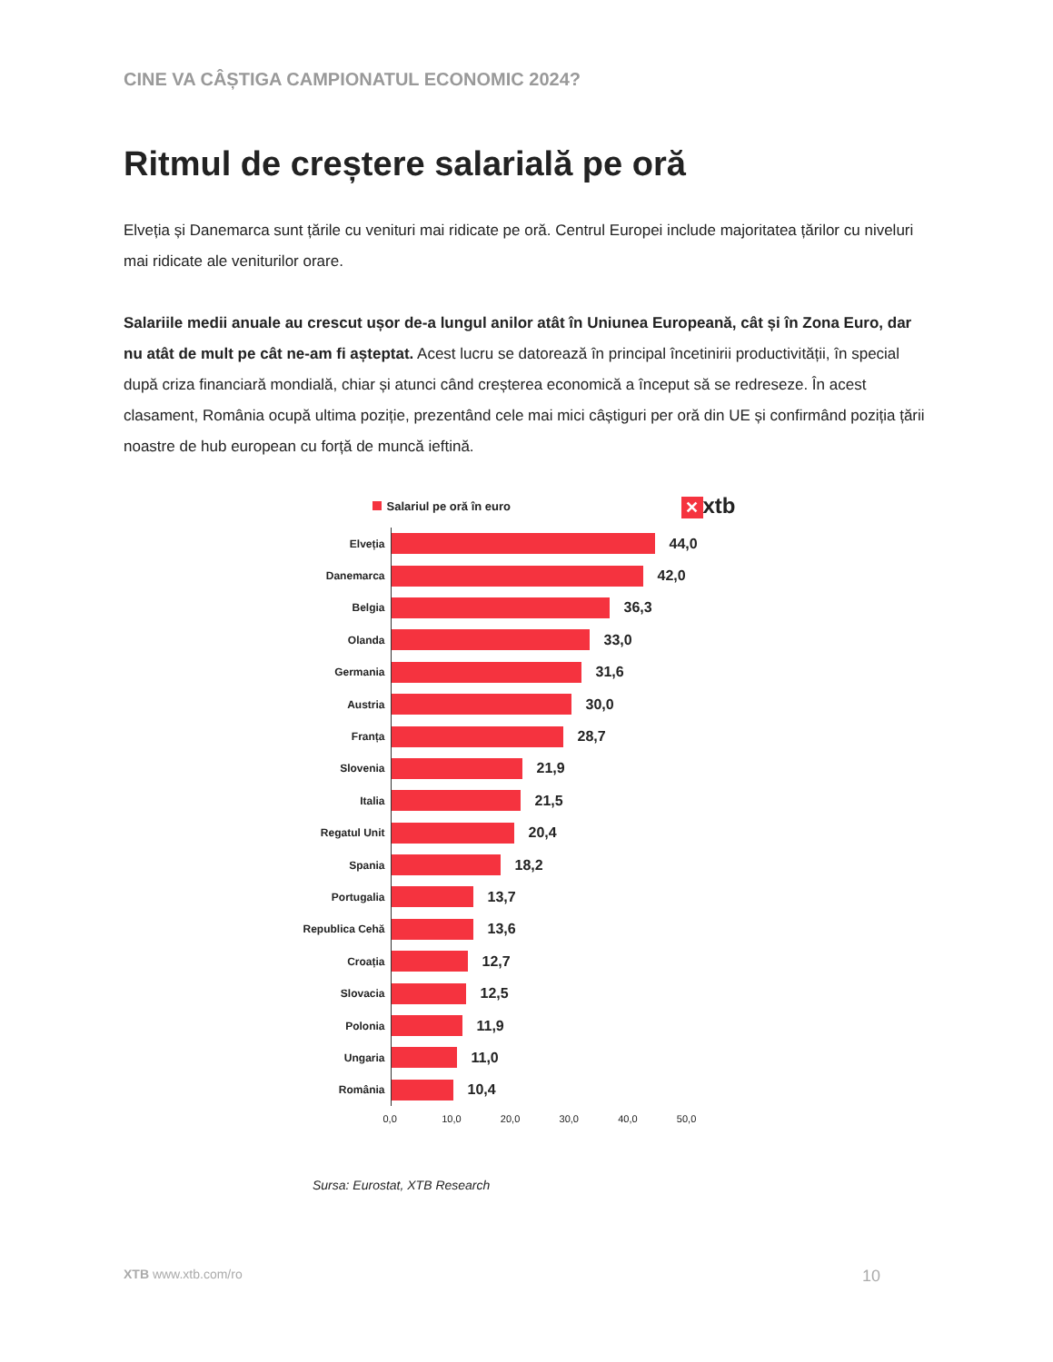CINE VA CÂȘTIGA CAMPIONATUL ECONOMIC 2024?
Ritmul de creștere salarială pe oră
Elveția și Danemarca sunt țările cu venituri mai ridicate pe oră. Centrul Europei include majoritatea țărilor cu niveluri mai ridicate ale veniturilor orare.
Salariile medii anuale au crescut ușor de-a lungul anilor atât în Uniunea Europeană, cât și în Zona Euro, dar nu atât de mult pe cât ne-am fi așteptat. Acest lucru se datorează în principal încetinirii productivității, în special după criza financiară mondială, chiar și atunci când creșterea economică a început să se redreseze. În acest clasament, România ocupă ultima poziție, prezentând cele mai mici câștiguri per oră din UE și confirmând poziția țării noastre de hub european cu forță de muncă ieftină.
Salariul pe oră în euro
✕ xtb
Elveția
44,0
Danemarca
42,0
Belgia
36,3
Olanda
33,0
Germania
31,6
Austria
30,0
Franța
28,7
Slovenia
21,9
Italia
21,5
Regatul Unit
20,4
Spania
18,2
Portugalia
13,7
Republica Cehă
13,6
Croația
12,7
Slovacia
12,5
Polonia
11,9
Ungaria
11,0
România
10,4
0,0 10,0 20,0 30,0 40,0 50,0
Sursa: Eurostat, XTB Research
XTB www.xtb.com/ro
10